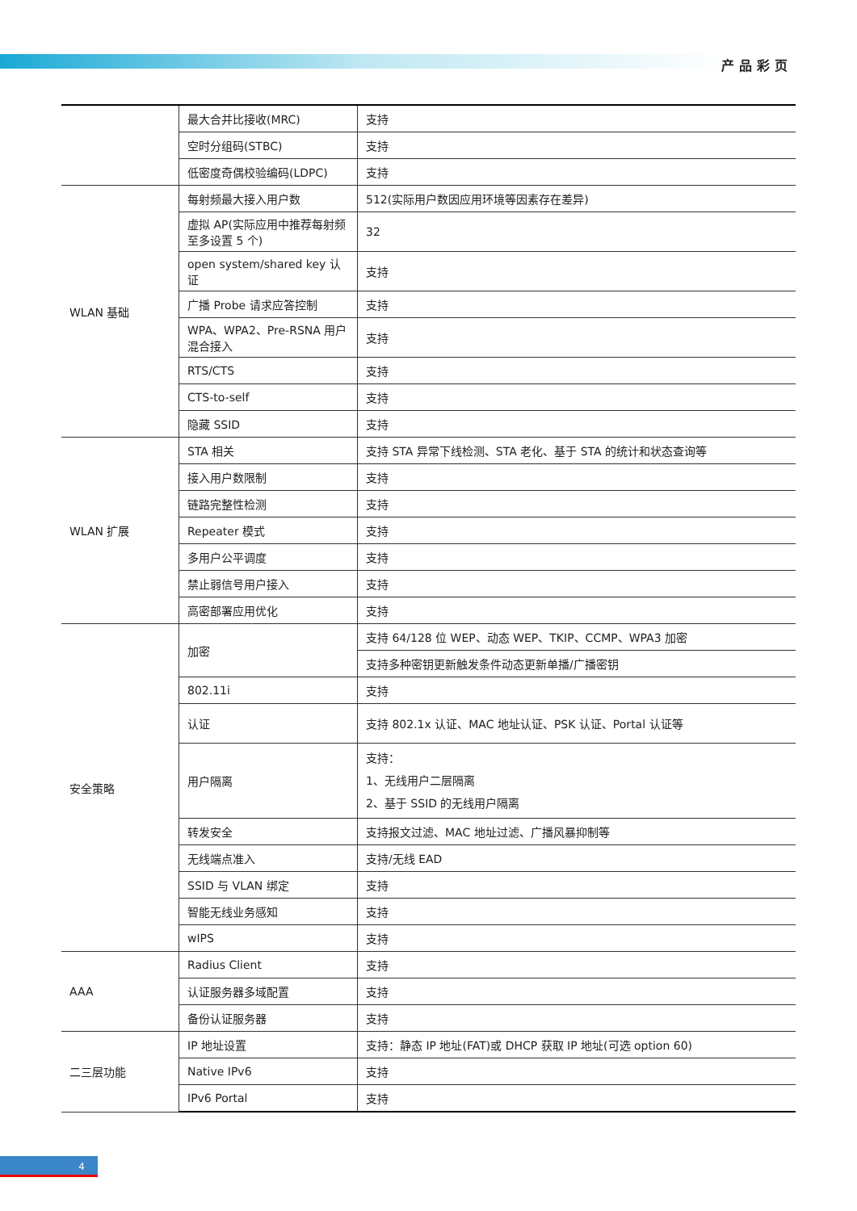产品彩页
| | 最大合并比接收(MRC) | 支持 |
| | 空时分组码(STBC) | 支持 |
| | 低密度奇偶校验编码(LDPC) | 支持 |
| WLAN 基础 | 每射频最大接入用户数 | 512(实际用户数因应用环境等因素存在差异) |
| | 虚拟 AP(实际应用中推荐每射频至多设置 5 个) | 32 |
| | open system/shared key 认证 | 支持 |
| | 广播 Probe 请求应答控制 | 支持 |
| | WPA、WPA2、Pre-RSNA 用户混合接入 | 支持 |
| | RTS/CTS | 支持 |
| | CTS-to-self | 支持 |
| | 隐藏 SSID | 支持 |
| WLAN 扩展 | STA 相关 | 支持 STA 异常下线检测、STA 老化、基于 STA 的统计和状态查询等 |
| | 接入用户数限制 | 支持 |
| | 链路完整性检测 | 支持 |
| | Repeater 模式 | 支持 |
| | 多用户公平调度 | 支持 |
| | 禁止弱信号用户接入 | 支持 |
| | 高密部署应用优化 | 支持 |
| 安全策略 | 加密 | 支持 64/128 位 WEP、动态 WEP、TKIP、CCMP、WPA3 加密 |
| | | 支持多种密钥更新触发条件动态更新单播/广播密钥 |
| | 802.11i | 支持 |
| | 认证 | 支持 802.1x 认证、MAC 地址认证、PSK 认证、Portal 认证等 |
| | 用户隔离 | 支持： 1、无线用户二层隔离 2、基于 SSID 的无线用户隔离 |
| | 转发安全 | 支持报文过滤、MAC 地址过滤、广播风暴抑制等 |
| | 无线端点准入 | 支持/无线 EAD |
| | SSID 与 VLAN 绑定 | 支持 |
| | 智能无线业务感知 | 支持 |
| | wIPS | 支持 |
| AAA | Radius Client | 支持 |
| | 认证服务器多域配置 | 支持 |
| | 备份认证服务器 | 支持 |
| 二三层功能 | IP 地址设置 | 支持：静态 IP 地址(FAT)或 DHCP 获取 IP 地址(可选 option 60) |
| | Native IPv6 | 支持 |
| | IPv6 Portal | 支持 |
4